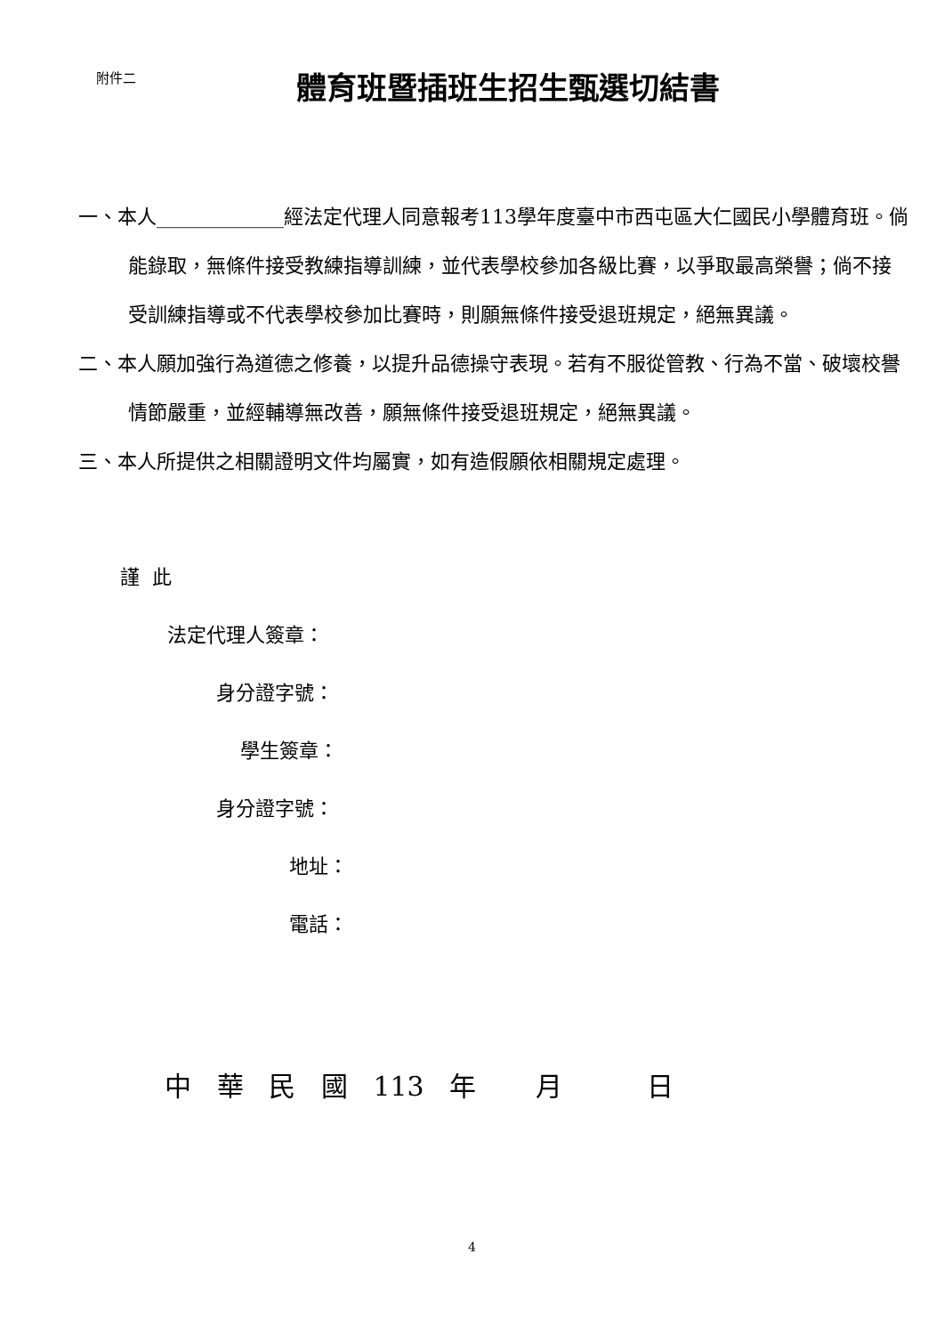附件二
體育班暨插班生招生甄選切結書
一、本人_____________經法定代理人同意報考113學年度臺中市西屯區大仁國民小學體育班。倘能錄取，無條件接受教練指導訓練，並代表學校參加各級比賽，以爭取最高榮譽；倘不接受訓練指導或不代表學校參加比賽時，則願無條件接受退班規定，絕無異議。
二、本人願加強行為道德之修養，以提升品德操守表現。若有不服從管教、行為不當、破壞校譽情節嚴重，並經輔導無改善，願無條件接受退班規定，絕無異議。
三、本人所提供之相關證明文件均屬實，如有造假願依相關規定處理。
謹 此
法定代理人簽章：
身分證字號：
學生簽章：
身分證字號：
地址：
電話：
中 華 民 國 113 年 月 日
4